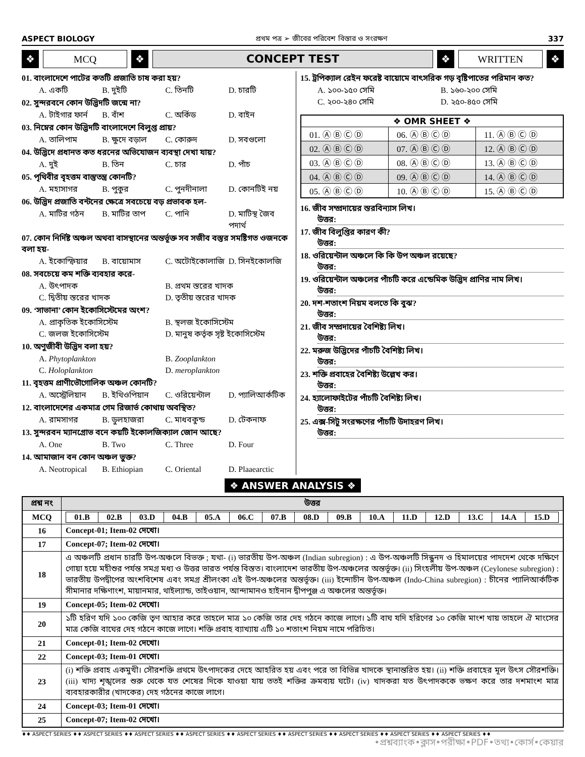ASPECT BIOLOGY প্রথম পত্র ➢ জীবের পরিবেশ বিস্তার ও সংরক্ষণ 337
❖
MCQ
❖
CONCEPT TEST
❖
WRITTEN
❖
01. বাংলাদেশে পাটের কতটি প্রজাতি চাষ করা হয়?
A. একটি B. দুইটি C. তিনটি D. চারটি
02. সুন্দরবনে কোন উদ্ভিদটি জন্মে না?
A. টাইগার ফার্ন B. বাঁশ C. অর্কিড D. বাইন
03. নিম্নের কোন উদ্ভিদটি বাংলাদেশে বিলুপ্ত প্রায়?
A. তালিপাম B. ক্ষুদে বড়াল C. কোরুদ D. সবগুলো
04. উদ্ভিদে প্রধানত কত ধরনের অভিযোজন ব্যবস্থা দেখা যায়?
A. দুই B. তিন C. চার D. পাঁচ
05. পৃথিবীর বৃহত্তম বাস্তুতন্ত্র কোনটি?
A. মহাসাগর B. পুকুর C. পুনদীনালা D. কোনটিই নয়
06. উদ্ভিদ প্রজাতি বন্টনের ক্ষেত্রে সবচেয়ে বড় প্রভাবক হল-
A. মাটির গঠন B. মাটির তাপ C. পানি D. মাটিস্থ জৈব পদার্থ
07. কোন নির্দিষ্ট অঞ্চল অথবা বাসস্থানের অন্তর্ভূক্ত সব সজীব বস্তুর সমষ্টিগত ওজনকে বলা হয়-
A. ইকোস্ফিয়ার B. বায়োমাস C. অটোইকোলাজি D. সিনইকোলজি
08. সবচেয়ে কম শক্তি ব্যবহার করে-
A. উৎপাদক B. প্রথম স্তরের খাদক C. দ্বিতীয় স্তরের খাদক D. তৃতীয় স্তরের খাদক
09. ‘সাভানা’ কোন ইকোসিস্টেমের অংশ?
A. প্রাকৃতিক ইকোসিস্টেম B. স্থলজ ইকোসিস্টেম C. জলজ ইকোসিস্টেম D. মানুষ কর্তৃক সৃষ্ট ইকোসিস্টেম
10. অণুজীবী উদ্ভিদ বলা হয়?
A. Phytoplankton B. Zooplankton C. Holoplankton D. meroplankton
11. বৃহত্তম প্রাণীভৌগোলিক অঞ্চল কোনটি?
A. অস্ট্রেলিয়ান B. ইথিওপিয়ান C. ওরিয়েন্টাল D. প্যালিআর্কটিক
12. বাংলাদেশের একমাত্র গেম রিজার্ভ কোথায় অবস্থিত?
A. রামসাগর B. ডুলহাজরা C. মাধবকুন্ড D. টেকনাফ
13. সুন্দরবন ম্যানগ্রোভ বনে কয়টি ইকোলজিক্যাল জোন আছে?
A. One B. Two C. Three D. Four
14. আমাজান বন কোন অঞ্চল ভুক্ত?
A. Neotropical B. Ethiopian C. Oriental D. Plaaearctic
15. ট্রপিক্যাল রেইন ফরেষ্ট বায়োমে বাৎসরিক গড় বৃষ্টিপাতের পরিমান কত?
A. ১০০-১৫০ সেমি B. ১৬০-২০০ সেমি C. ২০০-২৪০ সেমি D. ২৫০-৪৫০ সেমি
| ❖ OMR SHEET ❖ | | |
| 01. Ⓐ Ⓑ Ⓒ Ⓓ | 06. Ⓐ Ⓑ Ⓒ Ⓓ | 11. Ⓐ Ⓑ Ⓒ Ⓓ |
| 02. Ⓐ Ⓑ Ⓒ Ⓓ | 07. Ⓐ Ⓑ Ⓒ Ⓓ | 12. Ⓐ Ⓑ Ⓒ Ⓓ |
| 03. Ⓐ Ⓑ Ⓒ Ⓓ | 08. Ⓐ Ⓑ Ⓒ Ⓓ | 13. Ⓐ Ⓑ Ⓒ Ⓓ |
| 04. Ⓐ Ⓑ Ⓒ Ⓓ | 09. Ⓐ Ⓑ Ⓒ Ⓓ | 14. Ⓐ Ⓑ Ⓒ Ⓓ |
| 05. Ⓐ Ⓑ Ⓒ Ⓓ | 10. Ⓐ Ⓑ Ⓒ Ⓓ | 15. Ⓐ Ⓑ Ⓒ Ⓓ |
16. জীব সম্প্রদায়ের স্তরবিন্যাস লিখ।
উত্তর:
17. জীব বিলুপ্তির কারণ কী?
উত্তর:
18. ওরিয়েন্টাল অঞ্চলে কি কি উপ অঞ্চল রয়েছে?
উত্তর:
19. ওরিয়েন্টাল অঞ্চলের পাঁচটি করে এন্ডেমিক উদ্ভিদ প্রাণির নাম লিখ।
উত্তর:
20. দশ-শতাংশ নিয়ম বলতে কি বুঝ?
উত্তর:
21. জীব সম্প্রদায়ের বৈশিষ্ট্য লিখ।
উত্তর:
22. মরুজ উদ্ভিদের পাঁচটি বৈশিষ্ট্য লিখ।
উত্তর:
23. শক্তি প্রবাহের বৈশিষ্ট্য উল্লেখ কর।
উত্তর:
24. হ্যালোফাইটের পাঁচটি বৈশিষ্ট্য লিখ।
উত্তর:
25. এক্স-সিটু সংরক্ষণের পাঁচটি উদাহরণ লিখ।
উত্তর:
❖ ANSWER ANALYSIS ❖
| প্রশ্ন নং | উত্তর |
| --- | --- |
| MCQ | / 01.B / 02.B / 03.D / 04.B / 05.A / 06.C / 07.B / 08.D / 09.B / 10.A / 11.D / 12.D / 13.C / 14.A / 15.D / |
| 16 | Concept-01; Item-02 দেখো। |
| 17 | Concept-07; Item-02 দেখো। |
| 18 | এ অঞ্চলটি প্রধান চারটি উপ-অঞ্চলে বিভক্ত ; যথা- (i) ভারতীয় উপ-অঞ্চল (Indian subregion) : এ উপ-অঞ্চলটি সিন্ধুনদ ও হিমালয়ের পাদদেশ থেকে দক্ষিণে গোয়া হয়ে মহীশুর পর্যন্ত সমগ্র মধ্য ও উত্তর ভারত পর্যন্ত বিস্তত। বাংলাদেশ ভারতীয় উপ-অঞ্চলের অন্তর্ভূক্ত। (ii) সিংহলীয় উপ-অঞ্চল (Ceylonese subregion) : ভারতীয় উপদ্বীপের অংশবিশেষ এবং সমগ্র শ্রীলংকা এই উপ-অঞ্চলের অন্তর্ভূক্ত। (iii) ইন্দোচীন উপ-অঞ্চল (Indo-China subregion) : চীনের প্যালিআর্কটিক সীমানার দক্ষিণাংশ, মায়ানমার, থাইল্যান্ড, তাইওয়ান, আন্দামানও হাইনান দ্বীপপুঞ্জ এ অঞ্চলের অন্তর্ভূক্ত। |
| 19 | Concept-05; Item-02 দেখো। |
| 20 | ১টি হরিণ যদি ১০০ কেজি তৃণ আহার করে তাহলে মাত্র ১০ কেজি তার দেহ গঠনে কাজে লাগে। ১টি বাঘ যদি হরিণের ১০ কেজি মাংশ খায় তাহলে ঐ মাংসের মাত্র কেজি বাঘের দেহ গঠনে কাজে লাগে। শক্তি প্রবাহ ব্যাখ্যায় এটি ১০ শতাংশ নিয়ম নামে পরিচিত। |
| 21 | Concept-01; Item-02 দেখো। |
| 22 | Concept-03; Item-01 দেখো। |
| 23 | (i) শক্তি প্রবাহ একমুখী। সৌরশক্তি প্রথমে উৎপাদকের দেহে আহরিত হয় এবং পরে তা বিভিন্ন খাদকে স্থানান্তরিত হয়। (ii) শক্তি প্রবাহের মূল উৎস সৌরশক্তি। (iii) খাদ্য শৃঙ্খলের শুরু থেকে যত শেষের দিকে যাওয়া যায় ততই শক্তির ক্রমব্যয় ঘটে। (iv) খাদকরা যত উৎপাদককে ভক্ষণ করে তার দশমাংশ মাত্র ব্যবহারকারীর (খাদকের) দেহ গঠনের কাজে লাগে। |
| 24 | Concept-03; Item-01 দেখো। |
| 25 | Concept-07; Item-02 দেখো। |
♦♦ ASPECT SERIES ♦♦ ASPECT SERIES ♦♦ ASPECT SERIES ♦♦ ASPECT SERIES ♦♦ ASPECT SERIES ♦♦ ASPECT SERIES ♦♦ ASPECT SERIES ♦♦ ASPECT SERIES ♦♦ ASPECT SERIES ♦♦
•প্রশ্নব্যাংক•ক্লাস•পরীক্ষা•PDF•তথ্য•কোর্স•কেয়ার